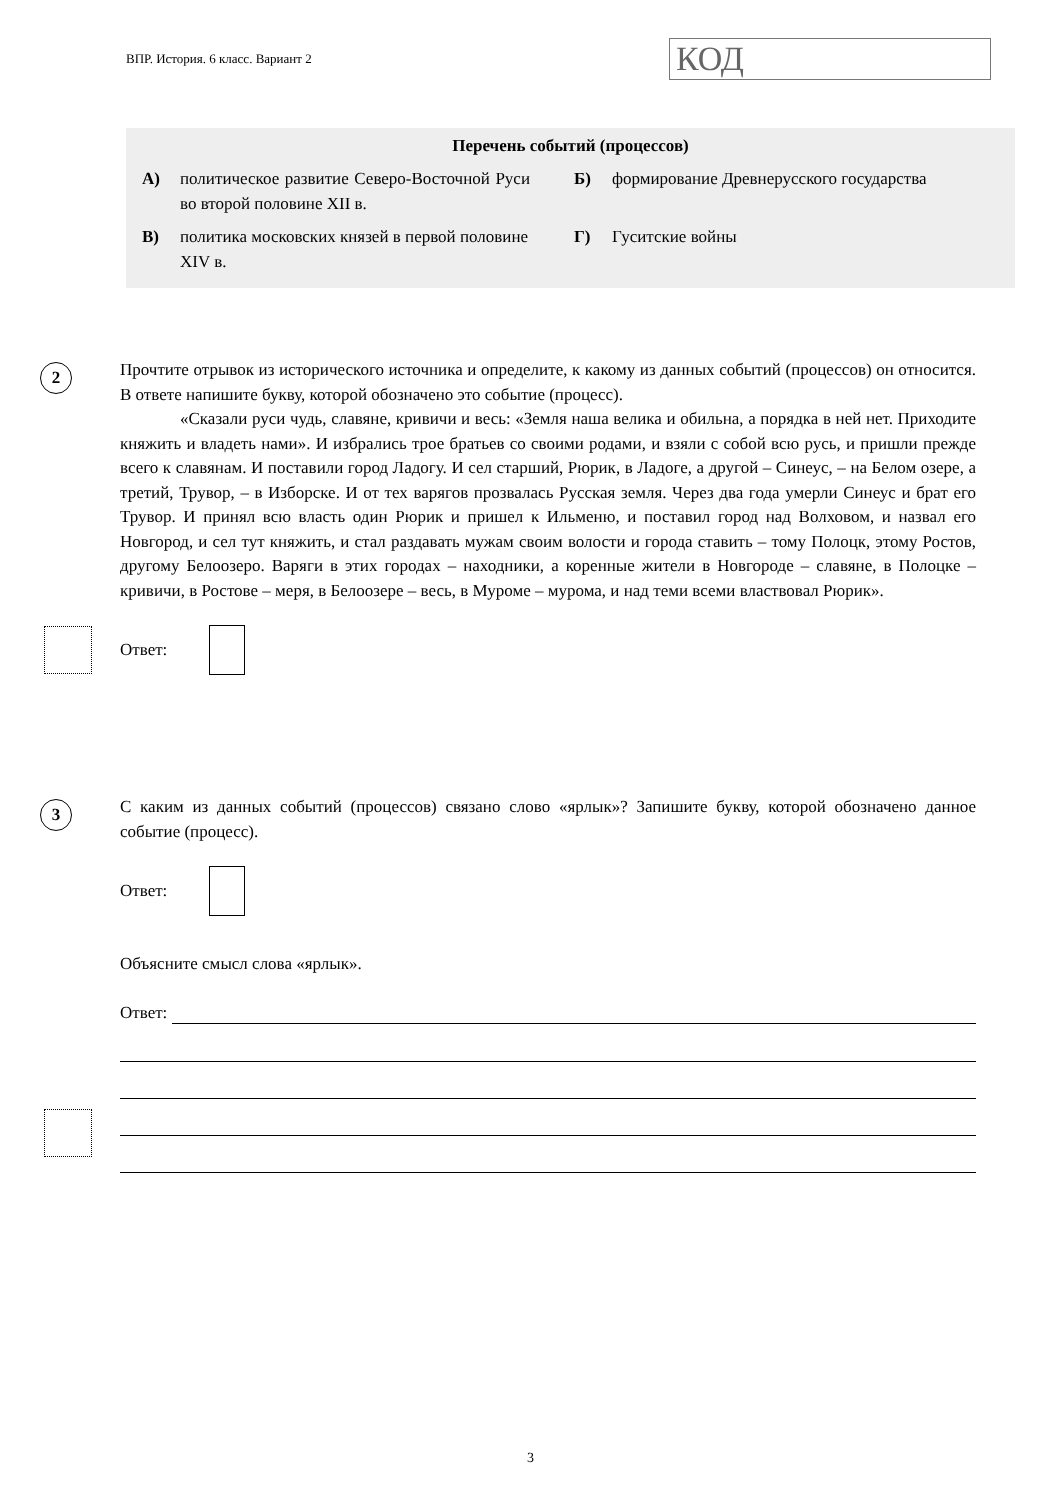ВПР. История. 6 класс. Вариант 2
КОД
Перечень событий (процессов)
| А) | политическое развитие Северо-Восточной Руси во второй половине XII в. | Б) | формирование Древнерусского государства |
| В) | политика московских князей в первой половине XIV в. | Г) | Гуситские войны |
2
Прочтите отрывок из исторического источника и определите, к какому из данных событий (процессов) он относится. В ответе напишите букву, которой обозначено это событие (процесс).
«Сказали руси чудь, славяне, кривичи и весь: «Земля наша велика и обильна, а порядка в ней нет. Приходите княжить и владеть нами». И избрались трое братьев со своими родами, и взяли с собой всю русь, и пришли прежде всего к славянам. И поставили город Ладогу. И сел старший, Рюрик, в Ладоге, а другой – Синеус, – на Белом озере, а третий, Трувор, – в Изборске. И от тех варягов прозвалась Русская земля. Через два года умерли Синеус и брат его Трувор. И принял всю власть один Рюрик и пришел к Ильменю, и поставил город над Волховом, и назвал его Новгород, и сел тут княжить, и стал раздавать мужам своим волости и города ставить – тому Полоцк, этому Ростов, другому Белоозеро. Варяги в этих городах – находники, а коренные жители в Новгороде – славяне, в Полоцке – кривичи, в Ростове – меря, в Белоозере – весь, в Муроме – мурома, и над теми всеми властвовал Рюрик».
Ответ:
3
С каким из данных событий (процессов) связано слово «ярлык»? Запишите букву, которой обозначено данное событие (процесс).
Ответ:
Объясните смысл слова «ярлык».
Ответ:
3